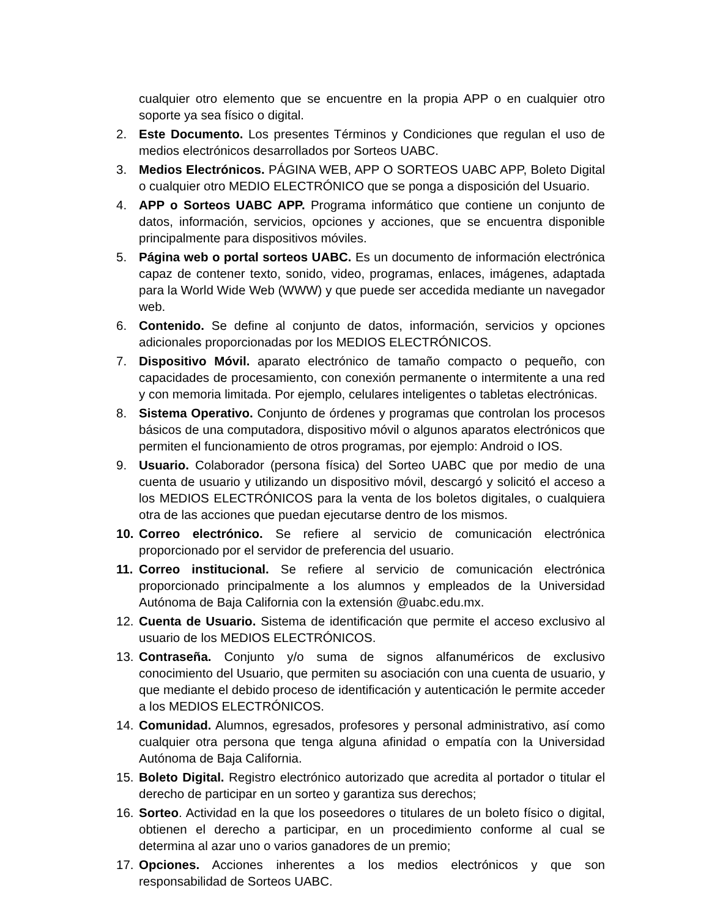cualquier otro elemento que se encuentre en la propia APP o en cualquier otro soporte ya sea físico o digital.
2. Este Documento. Los presentes Términos y Condiciones que regulan el uso de medios electrónicos desarrollados por Sorteos UABC.
3. Medios Electrónicos. PÁGINA WEB, APP O SORTEOS UABC APP, Boleto Digital o cualquier otro MEDIO ELECTRÓNICO que se ponga a disposición del Usuario.
4. APP o Sorteos UABC APP. Programa informático que contiene un conjunto de datos, información, servicios, opciones y acciones, que se encuentra disponible principalmente para dispositivos móviles.
5. Página web o portal sorteos UABC. Es un documento de información electrónica capaz de contener texto, sonido, video, programas, enlaces, imágenes, adaptada para la World Wide Web (WWW) y que puede ser accedida mediante un navegador web.
6. Contenido. Se define al conjunto de datos, información, servicios y opciones adicionales proporcionadas por los MEDIOS ELECTRÓNICOS.
7. Dispositivo Móvil. aparato electrónico de tamaño compacto o pequeño, con capacidades de procesamiento, con conexión permanente o intermitente a una red y con memoria limitada. Por ejemplo, celulares inteligentes o tabletas electrónicas.
8. Sistema Operativo. Conjunto de órdenes y programas que controlan los procesos básicos de una computadora, dispositivo móvil o algunos aparatos electrónicos que permiten el funcionamiento de otros programas, por ejemplo: Android o IOS.
9. Usuario. Colaborador (persona física) del Sorteo UABC que por medio de una cuenta de usuario y utilizando un dispositivo móvil, descargó y solicitó el acceso a los MEDIOS ELECTRÓNICOS para la venta de los boletos digitales, o cualquiera otra de las acciones que puedan ejecutarse dentro de los mismos.
10. Correo electrónico. Se refiere al servicio de comunicación electrónica proporcionado por el servidor de preferencia del usuario.
11. Correo institucional. Se refiere al servicio de comunicación electrónica proporcionado principalmente a los alumnos y empleados de la Universidad Autónoma de Baja California con la extensión @uabc.edu.mx.
12. Cuenta de Usuario. Sistema de identificación que permite el acceso exclusivo al usuario de los MEDIOS ELECTRÓNICOS.
13. Contraseña. Conjunto y/o suma de signos alfanuméricos de exclusivo conocimiento del Usuario, que permiten su asociación con una cuenta de usuario, y que mediante el debido proceso de identificación y autenticación le permite acceder a los MEDIOS ELECTRÓNICOS.
14. Comunidad. Alumnos, egresados, profesores y personal administrativo, así como cualquier otra persona que tenga alguna afinidad o empatía con la Universidad Autónoma de Baja California.
15. Boleto Digital. Registro electrónico autorizado que acredita al portador o titular el derecho de participar en un sorteo y garantiza sus derechos;
16. Sorteo. Actividad en la que los poseedores o titulares de un boleto físico o digital, obtienen el derecho a participar, en un procedimiento conforme al cual se determina al azar uno o varios ganadores de un premio;
17. Opciones. Acciones inherentes a los medios electrónicos y que son responsabilidad de Sorteos UABC.